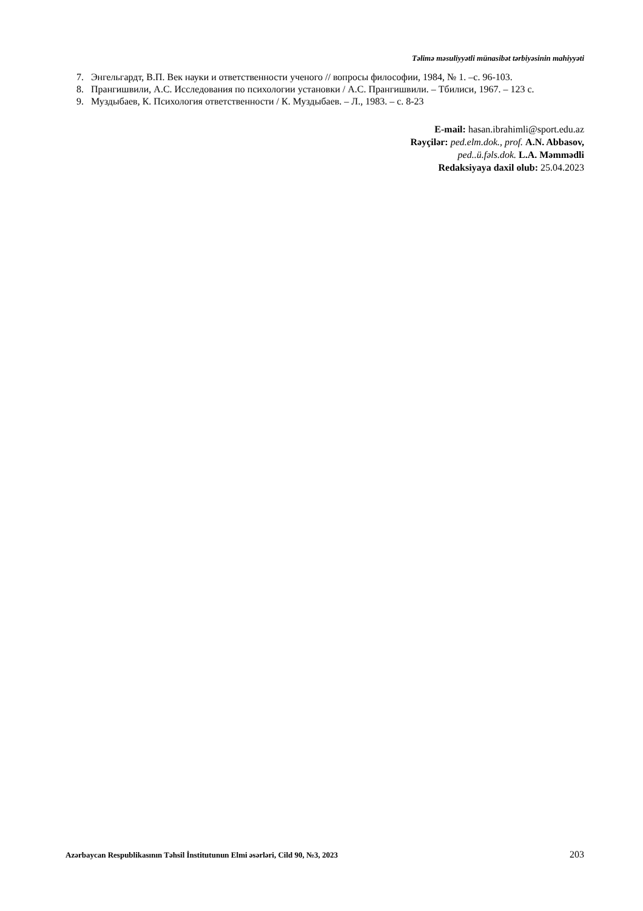Təlimə məsuliyyətli münasibət tərbiyəsinin mahiyyəti
7. Энгельгардт, В.П. Век науки и ответственности ученого // вопросы философии, 1984, № 1. –с. 96-103.
8. Прангишвили, А.С. Исследования по психологии установки / А.С. Прангишвили. – Тбилиси, 1967. – 123 с.
9. Муздыбаев, К. Психология ответственности / К. Муздыбаев. – Л., 1983. – с. 8-23
E-mail: hasan.ibrahimli@sport.edu.az
Rəyçilər: ped.elm.dok., prof. A.N. Abbasov,
ped..ü.fəls.dok. L.A. Məmmədli
Redaksiyaya daxil olub: 25.04.2023
Azərbaycan Respublikasının Təhsil İnstitutunun Elmi əsərləri, Cild 90, №3, 2023 203